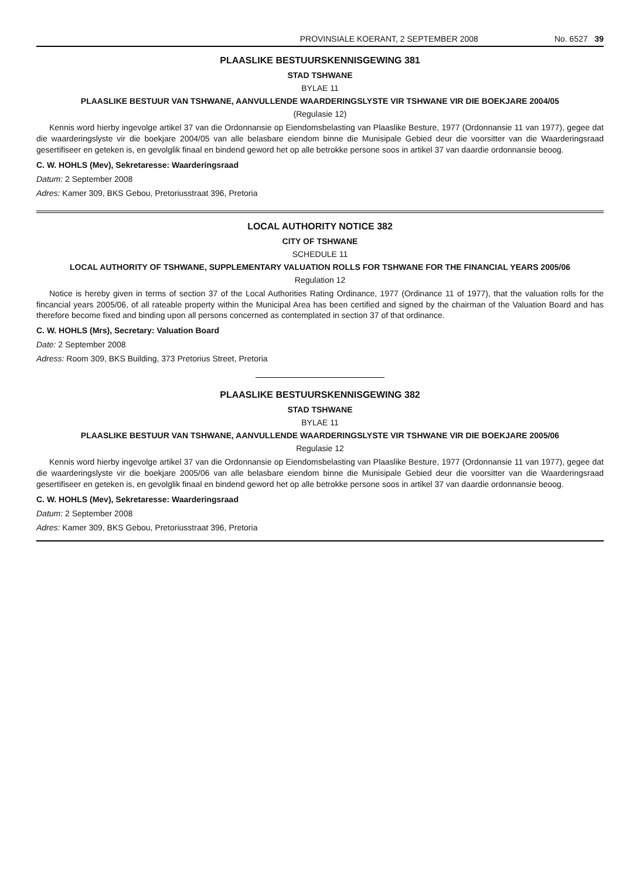PROVINSIALE KOERANT, 2 SEPTEMBER 2008 No. 6527 39
PLAASLIKE BESTUURSKENNISGEWING 381
STAD TSHWANE
BYLAE 11
PLAASLIKE BESTUUR VAN TSHWANE, AANVULLENDE WAARDERINGSLYSTE VIR TSHWANE VIR DIE BOEKJARE 2004/05
(Regulasie 12)
Kennis word hierby ingevolge artikel 37 van die Ordonnansie op Eiendomsbelasting van Plaaslike Besture, 1977 (Ordonnansie 11 van 1977), gegee dat die waarderingslyste vir die boekjare 2004/05 van alle belasbare eiendom binne die Munisipale Gebied deur die voorsitter van die Waarderingsraad gesertifiseer en geteken is, en gevolglik finaal en bindend geword het op alle betrokke persone soos in artikel 37 van daardie ordonnansie beoog.
C. W. HOHLS (Mev), Sekretaresse: Waarderingsraad
Datum: 2 September 2008
Adres: Kamer 309, BKS Gebou, Pretoriusstraat 396, Pretoria
LOCAL AUTHORITY NOTICE 382
CITY OF TSHWANE
SCHEDULE 11
LOCAL AUTHORITY OF TSHWANE, SUPPLEMENTARY VALUATION ROLLS FOR TSHWANE FOR THE FINANCIAL YEARS 2005/06
Regulation 12
Notice is hereby given in terms of section 37 of the Local Authorities Rating Ordinance, 1977 (Ordinance 11 of 1977), that the valuation rolls for the fincancial years 2005/06, of all rateable property within the Municipal Area has been certified and signed by the chairman of the Valuation Board and has therefore become fixed and binding upon all persons concerned as contemplated in section 37 of that ordinance.
C. W. HOHLS (Mrs), Secretary: Valuation Board
Date: 2 September 2008
Adress: Room 309, BKS Building, 373 Pretorius Street, Pretoria
PLAASLIKE BESTUURSKENNISGEWING 382
STAD TSHWANE
BYLAE 11
PLAASLIKE BESTUUR VAN TSHWANE, AANVULLENDE WAARDERINGSLYSTE VIR TSHWANE VIR DIE BOEKJARE 2005/06
Regulasie 12
Kennis word hierby ingevolge artikel 37 van die Ordonnansie op Eiendomsbelasting van Plaaslike Besture, 1977 (Ordonnansie 11 van 1977), gegee dat die waarderingslyste vir die boekjare 2005/06 van alle belasbare eiendom binne die Munisipale Gebied deur die voorsitter van die Waarderingsraad gesertifiseer en geteken is, en gevolglik finaal en bindend geword het op alle betrokke persone soos in artikel 37 van daardie ordonnansie beoog.
C. W. HOHLS (Mev), Sekretaresse: Waarderingsraad
Datum: 2 September 2008
Adres: Kamer 309, BKS Gebou, Pretoriusstraat 396, Pretoria